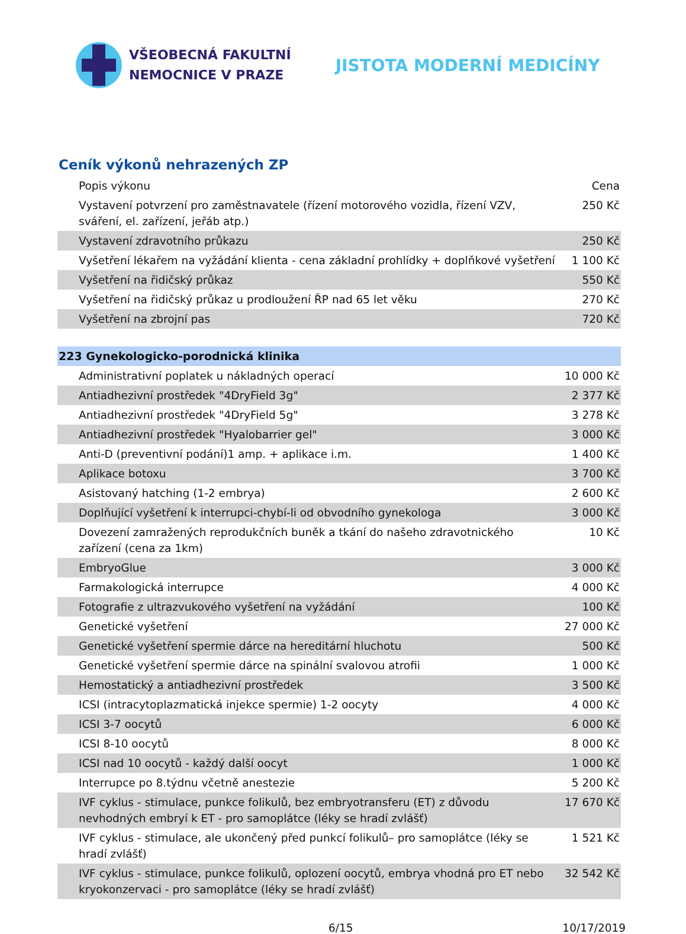VŠEOBECNÁ FAKULTNÍ
NEMOCNICE V PRAZE
JISTOTA MODERNÍ MEDICÍNY
Ceník výkonů nehrazených ZP
| Popis výkonu | Cena |
| --- | --- |
| Vystavení potvrzení pro zaměstnavatele (řízení motorového vozidla, řízení VZV, sváření, el. zařízení, jeřáb atp.) | 250 Kč |
| Vystavení zdravotního průkazu | 250 Kč |
| Vyšetření lékařem na vyžádání klienta - cena základní prohlídky + doplňkové vyšetření | 1 100 Kč |
| Vyšetření na řidičský průkaz | 550 Kč |
| Vyšetření na řidičský průkaz u prodloužení ŘP nad 65 let věku | 270 Kč |
| Vyšetření na zbrojní pas | 720 Kč |
| 223 Gynekologicko-porodnická klinika | |
| Administrativní poplatek u nákladných operací | 10 000 Kč |
| Antiadhezivní prostředek "4DryField 3g" | 2 377 Kč |
| Antiadhezivní prostředek "4DryField 5g" | 3 278 Kč |
| Antiadhezivní prostředek "Hyalobarrier gel" | 3 000 Kč |
| Anti-D (preventivní podání)1 amp. + aplikace i.m. | 1 400 Kč |
| Aplikace botoxu | 3 700 Kč |
| Asistovaný hatching (1-2 embrya) | 2 600 Kč |
| Doplňující vyšetření k interrupci-chybí-li od obvodního gynekologa | 3 000 Kč |
| Dovezení zamražených reprodukčních buněk a tkání do našeho zdravotnického zařízení (cena za 1km) | 10 Kč |
| EmbryoGlue | 3 000 Kč |
| Farmakologická interrupce | 4 000 Kč |
| Fotografie z ultrazvukového vyšetření na vyžádání | 100 Kč |
| Genetické vyšetření | 27 000 Kč |
| Genetické vyšetření spermie dárce na hereditární hluchotu | 500 Kč |
| Genetické vyšetření spermie dárce na spinální svalovou atrofii | 1 000 Kč |
| Hemostatický a antiadhezivní prostředek | 3 500 Kč |
| ICSI (intracytoplazmatická injekce spermie) 1-2 oocyty | 4 000 Kč |
| ICSI 3-7 oocytů | 6 000 Kč |
| ICSI 8-10 oocytů | 8 000 Kč |
| ICSI nad 10 oocytů - každý další oocyt | 1 000 Kč |
| Interrupce po 8.týdnu včetně anestezie | 5 200 Kč |
| IVF cyklus - stimulace, punkce folikulů, bez embryotransferu (ET) z důvodu nevhodných embryí k ET - pro samoplátce (léky se hradí zvlášť) | 17 670 Kč |
| IVF cyklus - stimulace, ale ukončený před punkcí folikulů– pro samoplátce (léky se hradí zvlášť) | 1 521 Kč |
| IVF cyklus - stimulace, punkce folikulů, oplození oocytů, embrya vhodná pro ET nebo kryokonzervaci - pro samoplátce (léky se hradí zvlášť) | 32 542 Kč |
6/15 10/17/2019